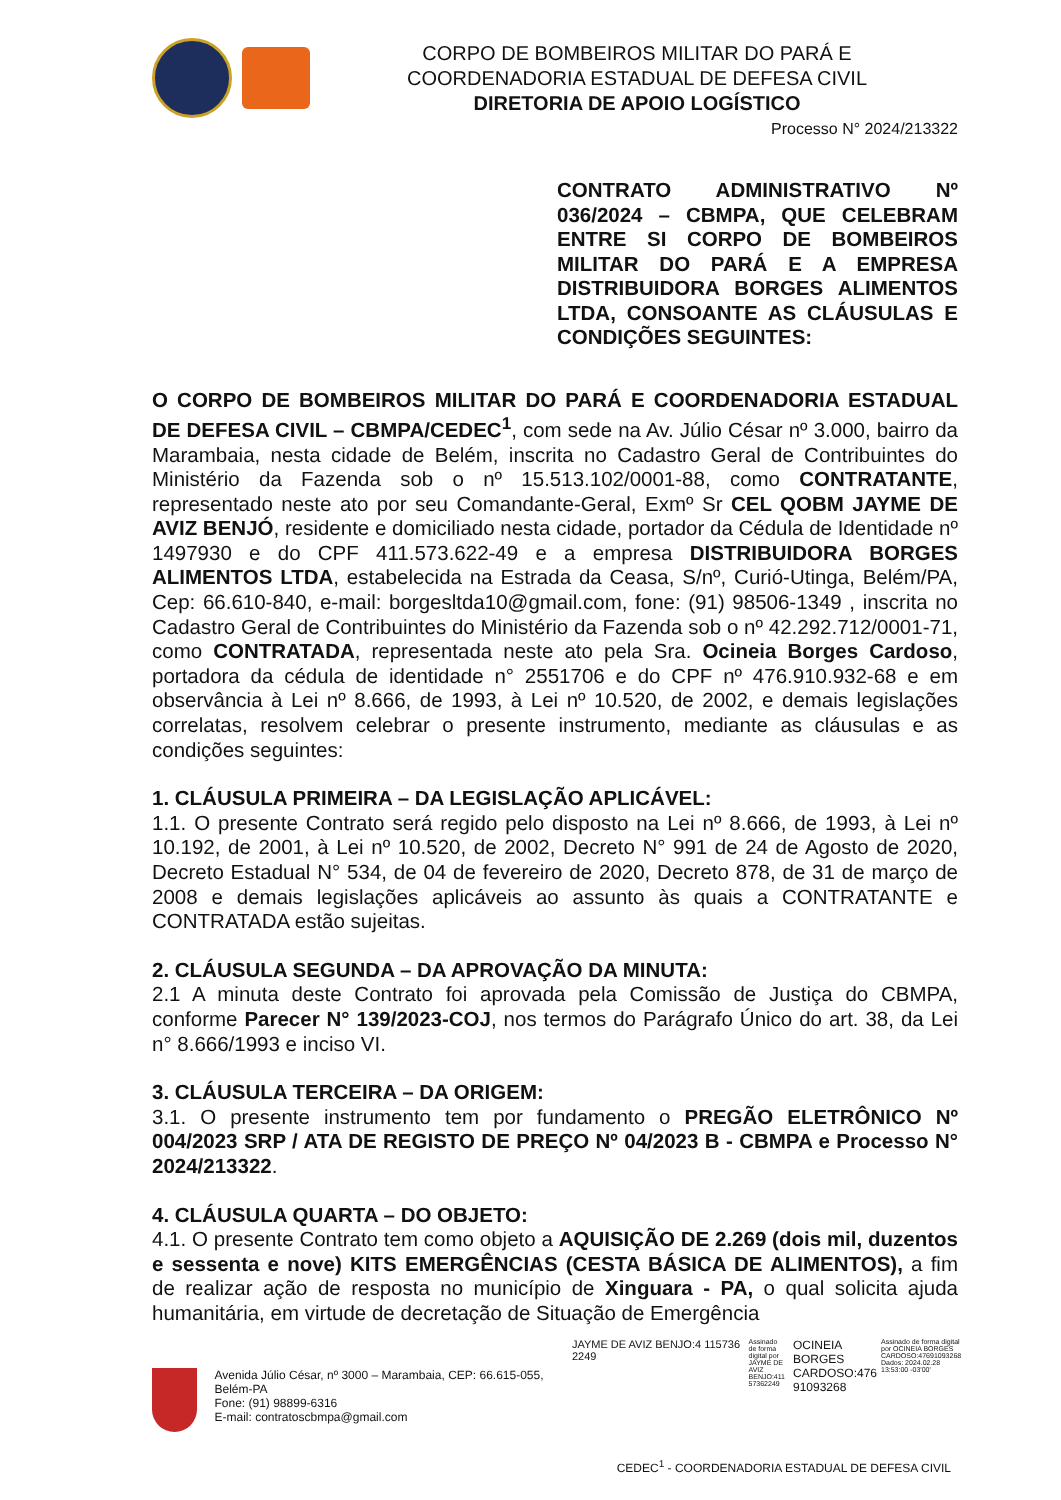CORPO DE BOMBEIROS MILITAR DO PARÁ E
COORDENADORIA ESTADUAL DE DEFESA CIVIL
DIRETORIA DE APOIO LOGÍSTICO
Processo N° 2024/213322
CONTRATO ADMINISTRATIVO Nº 036/2024 – CBMPA, QUE CELEBRAM ENTRE SI CORPO DE BOMBEIROS MILITAR DO PARÁ E A EMPRESA DISTRIBUIDORA BORGES ALIMENTOS LTDA, CONSOANTE AS CLÁUSULAS E CONDIÇÕES SEGUINTES:
O CORPO DE BOMBEIROS MILITAR DO PARÁ E COORDENADORIA ESTADUAL DE DEFESA CIVIL – CBMPA/CEDEC<sup>1</sup>, com sede na Av. Júlio César nº 3.000, bairro da Marambaia, nesta cidade de Belém, inscrita no Cadastro Geral de Contribuintes do Ministério da Fazenda sob o nº 15.513.102/0001-88, como CONTRATANTE, representado neste ato por seu Comandante-Geral, Exmº Sr CEL QOBM JAYME DE AVIZ BENJÓ, residente e domiciliado nesta cidade, portador da Cédula de Identidade nº 1497930 e do CPF 411.573.622-49 e a empresa DISTRIBUIDORA BORGES ALIMENTOS LTDA, estabelecida na Estrada da Ceasa, S/nº, Curió-Utinga, Belém/PA, Cep: 66.610-840, e-mail: borgesltda10@gmail.com, fone: (91) 98506-1349 , inscrita no Cadastro Geral de Contribuintes do Ministério da Fazenda sob o nº 42.292.712/0001-71, como CONTRATADA, representada neste ato pela Sra. Ocineia Borges Cardoso, portadora da cédula de identidade n° 2551706 e do CPF nº 476.910.932-68 e em observância à Lei nº 8.666, de 1993, à Lei nº 10.520, de 2002, e demais legislações correlatas, resolvem celebrar o presente instrumento, mediante as cláusulas e as condições seguintes:
1. CLÁUSULA PRIMEIRA – DA LEGISLAÇÃO APLICÁVEL:
1.1. O presente Contrato será regido pelo disposto na Lei nº 8.666, de 1993, à Lei nº 10.192, de 2001, à Lei nº 10.520, de 2002, Decreto N° 991 de 24 de Agosto de 2020, Decreto Estadual N° 534, de 04 de fevereiro de 2020, Decreto 878, de 31 de março de 2008 e demais legislações aplicáveis ao assunto às quais a CONTRATANTE e CONTRATADA estão sujeitas.
2. CLÁUSULA SEGUNDA – DA APROVAÇÃO DA MINUTA:
2.1 A minuta deste Contrato foi aprovada pela Comissão de Justiça do CBMPA, conforme Parecer N° 139/2023-COJ, nos termos do Parágrafo Único do art. 38, da Lei n° 8.666/1993 e inciso VI.
3. CLÁUSULA TERCEIRA – DA ORIGEM:
3.1. O presente instrumento tem por fundamento o PREGÃO ELETRÔNICO Nº 004/2023 SRP / ATA DE REGISTO DE PREÇO Nº 04/2023 B - CBMPA e Processo N° 2024/213322.
4. CLÁUSULA QUARTA – DO OBJETO:
4.1. O presente Contrato tem como objeto a AQUISIÇÃO DE 2.269 (dois mil, duzentos e sessenta e nove) KITS EMERGÊNCIAS (CESTA BÁSICA DE ALIMENTOS), a fim de realizar ação de resposta no município de Xinguara - PA, o qual solicita ajuda humanitária, em virtude de decretação de Situação de Emergência
Avenida Júlio César, nº 3000 – Marambaia, CEP: 66.615-055, Belém-PA
Fone: (91) 98899-6316
E-mail: contratoscbmpa@gmail.com
JAYME DE AVIZ BENJO:4 115736 2249
Assinado de forma digital por JAYME DE AVIZ BENJO:411 57362249
OCINEIA BORGES CARDOSO:476 91093268
Assinado de forma digital por OCINEIA BORGES CARDOSO:47691093268 Dados: 2024.02.28 13:53:00 -03'00'
CEDEC<sup>1</sup> - COORDENADORIA ESTADUAL DE DEFESA CIVIL